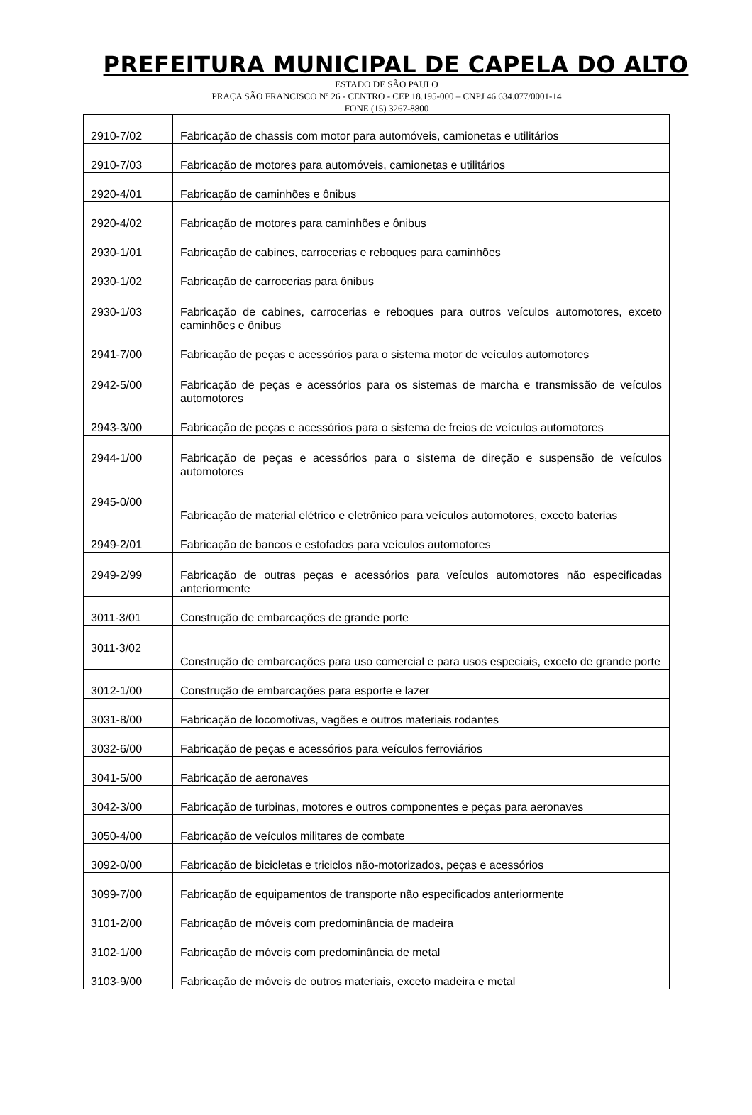PREFEITURA MUNICIPAL DE CAPELA DO ALTO
ESTADO DE SÃO PAULO
PRAÇA SÃO FRANCISCO Nº 26 - CENTRO - CEP 18.195-000 – CNPJ 46.634.077/0001-14
FONE (15) 3267-8800
| 2910-7/02 | Fabricação de chassis com motor para automóveis, camionetas e utilitários |
| 2910-7/03 | Fabricação de motores para automóveis, camionetas e utilitários |
| 2920-4/01 | Fabricação de caminhões e ônibus |
| 2920-4/02 | Fabricação de motores para caminhões e ônibus |
| 2930-1/01 | Fabricação de cabines, carrocerias e reboques para caminhões |
| 2930-1/02 | Fabricação de carrocerias para ônibus |
| 2930-1/03 | Fabricação de cabines, carrocerias e reboques para outros veículos automotores, exceto caminhões e ônibus |
| 2941-7/00 | Fabricação de peças e acessórios para o sistema motor de veículos automotores |
| 2942-5/00 | Fabricação de peças e acessórios para os sistemas de marcha e transmissão de veículos automotores |
| 2943-3/00 | Fabricação de peças e acessórios para o sistema de freios de veículos automotores |
| 2944-1/00 | Fabricação de peças e acessórios para o sistema de direção e suspensão de veículos automotores |
| 2945-0/00 | Fabricação de material elétrico e eletrônico para veículos automotores, exceto baterias |
| 2949-2/01 | Fabricação de bancos e estofados para veículos automotores |
| 2949-2/99 | Fabricação de outras peças e acessórios para veículos automotores não especificadas anteriormente |
| 3011-3/01 | Construção de embarcações de grande porte |
| 3011-3/02 | Construção de embarcações para uso comercial e para usos especiais, exceto de grande porte |
| 3012-1/00 | Construção de embarcações para esporte e lazer |
| 3031-8/00 | Fabricação de locomotivas, vagões e outros materiais rodantes |
| 3032-6/00 | Fabricação de peças e acessórios para veículos ferroviários |
| 3041-5/00 | Fabricação de aeronaves |
| 3042-3/00 | Fabricação de turbinas, motores e outros componentes e peças para aeronaves |
| 3050-4/00 | Fabricação de veículos militares de combate |
| 3092-0/00 | Fabricação de bicicletas e triciclos não-motorizados, peças e acessórios |
| 3099-7/00 | Fabricação de equipamentos de transporte não especificados anteriormente |
| 3101-2/00 | Fabricação de móveis com predominância de madeira |
| 3102-1/00 | Fabricação de móveis com predominância de metal |
| 3103-9/00 | Fabricação de móveis de outros materiais, exceto madeira e metal |